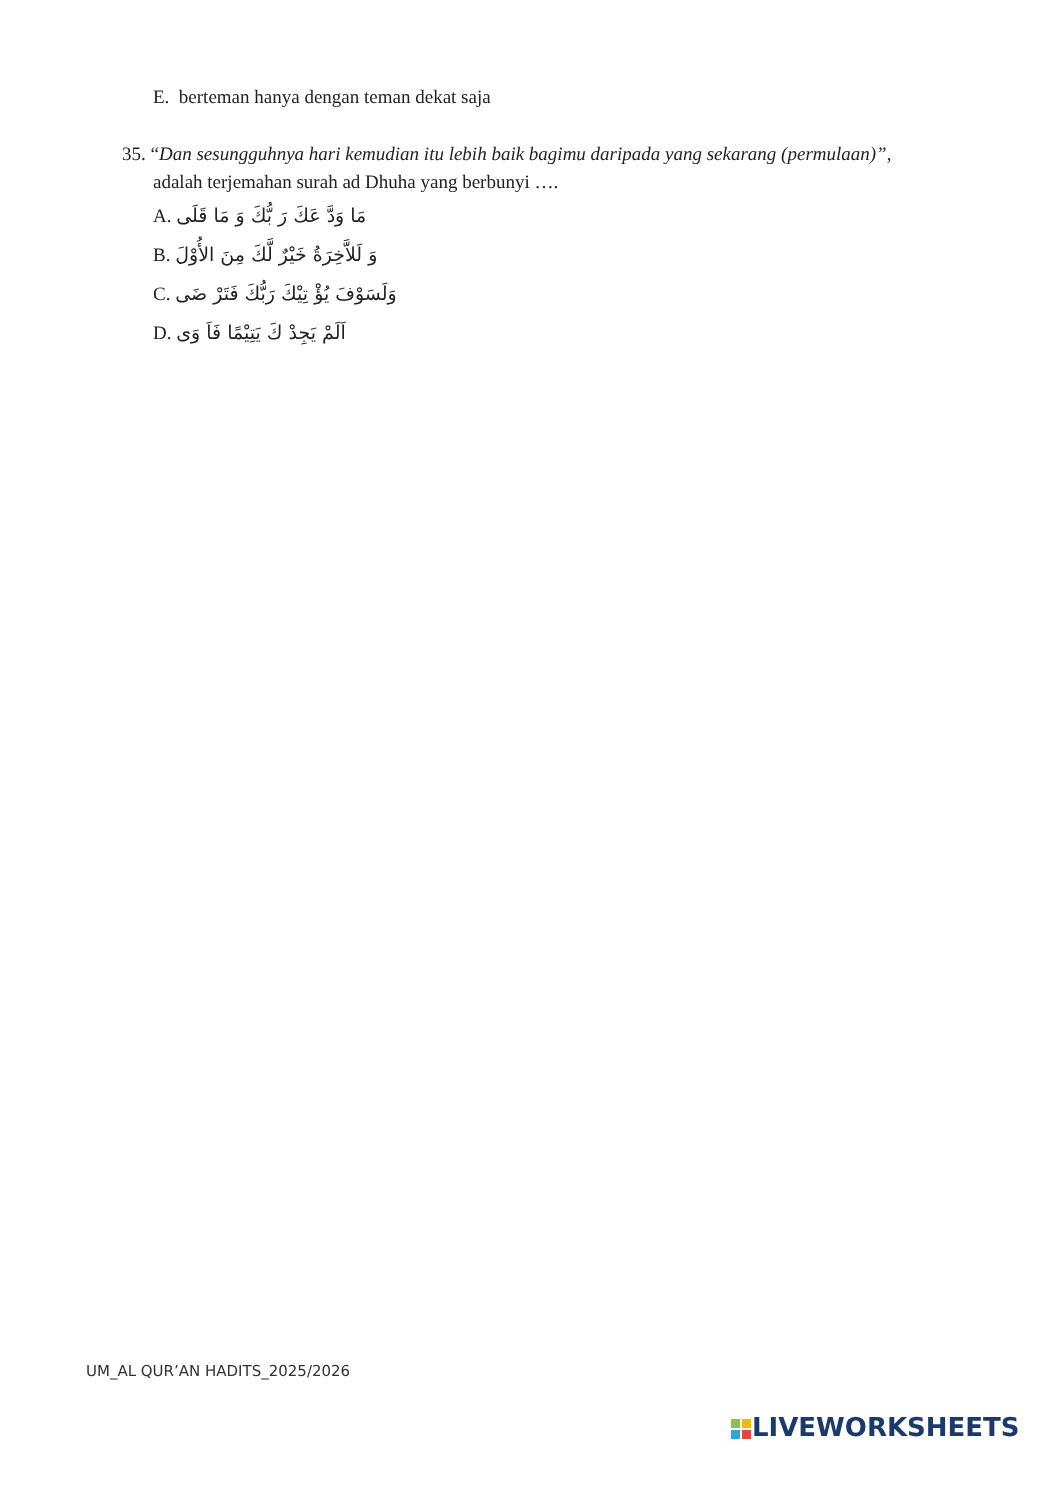E. berteman hanya dengan teman dekat saja
35. “Dan sesungguhnya hari kemudian itu lebih baik bagimu daripada yang sekarang (permulaan)”,
adalah terjemahan surah ad Dhuha yang berbunyi ….
A. مَا وَدَّ عَكَ رَ بُّكَ وَ مَا قَلَى
B. وَ لَلاَّخِرَةُ خَيْرٌ لَّكَ مِنَ الأُوْلَ
C. وَلَسَوْفَ يُؤْ تِيْكَ رَبُّكَ فَتَرْ ضَى
D. اَلَمْ يَجِدْ كَ يَتِيْمًا فَاَ وَى
UM_AL QUR’AN HADITS_2025/2026
LIVEWORKSHEETS